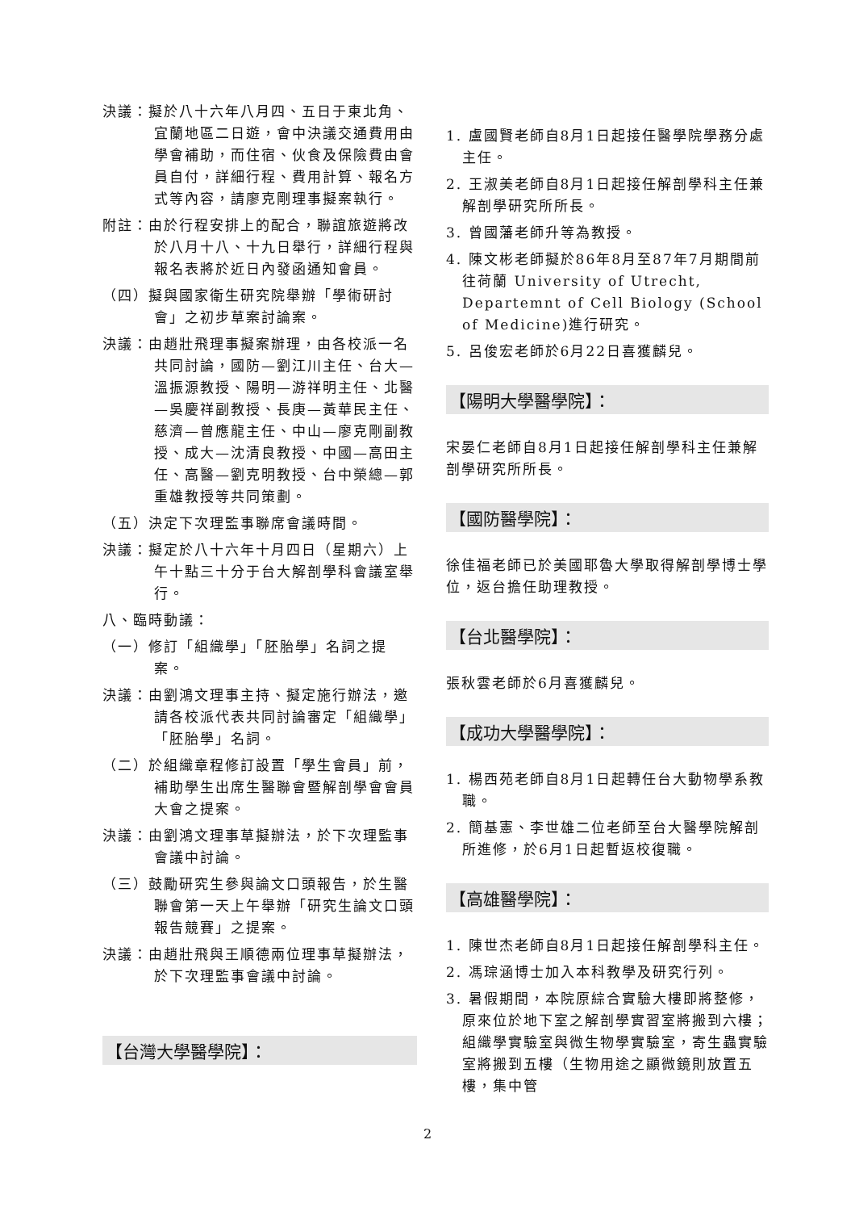決議：擬於八十六年八月四、五日于東北角、宜蘭地區二日遊，會中決議交通費用由學會補助，而住宿、伙食及保險費由會員自付，詳細行程、費用計算、報名方式等內容，請廖克剛理事擬案執行。
附註：由於行程安排上的配合，聯誼旅遊將改於八月十八、十九日舉行，詳細行程與報名表將於近日內發函通知會員。
（四）擬與國家衛生研究院舉辦「學術研討會」之初步草案討論案。
決議：由趙壯飛理事擬案辦理，由各校派一名共同討論，國防—劉江川主任、台大—溫振源教授、陽明—游祥明主任、北醫—吳慶祥副教授、長庚—黃華民主任、慈濟—曾應龍主任、中山—廖克剛副教授、成大—沈清良教授、中國—高田主任、高醫—劉克明教授、台中榮總—郭重雄教授等共同策劃。
（五）決定下次理監事聯席會議時間。
決議：擬定於八十六年十月四日（星期六）上午十點三十分于台大解剖學科會議室舉行。
八、臨時動議：
（一）修訂「組織學」「胚胎學」名詞之提案。
決議：由劉鴻文理事主持、擬定施行辦法，邀請各校派代表共同討論審定「組織學」「胚胎學」名詞。
（二）於組織章程修訂設置「學生會員」前，補助學生出席生醫聯會暨解剖學會會員大會之提案。
決議：由劉鴻文理事草擬辦法，於下次理監事會議中討論。
（三）鼓勵研究生參與論文口頭報告，於生醫聯會第一天上午舉辦「研究生論文口頭報告競賽」之提案。
決議：由趙壯飛與王順德兩位理事草擬辦法，於下次理監事會議中討論。
【台灣大學醫學院】：
1. 盧國賢老師自8月1日起接任醫學院學務分處主任。
2. 王淑美老師自8月1日起接任解剖學科主任兼解剖學研究所所長。
3. 曾國藩老師升等為教授。
4. 陳文彬老師擬於86年8月至87年7月期間前往荷蘭 University of Utrecht, Departemnt of Cell Biology (School of Medicine)進行研究。
5. 呂俊宏老師於6月22日喜獲麟兒。
【陽明大學醫學院】：
宋晏仁老師自8月1日起接任解剖學科主任兼解剖學研究所所長。
【國防醫學院】：
徐佳福老師已於美國耶魯大學取得解剖學博士學位，返台擔任助理教授。
【台北醫學院】：
張秋雲老師於6月喜獲麟兒。
【成功大學醫學院】：
1. 楊西苑老師自8月1日起轉任台大動物學系教職。
2. 簡基憲、李世雄二位老師至台大醫學院解剖所進修，於6月1日起暫返校復職。
【高雄醫學院】：
1. 陳世杰老師自8月1日起接任解剖學科主任。
2. 馮琮涵博士加入本科教學及研究行列。
3. 暑假期間，本院原綜合實驗大樓即將整修，原來位於地下室之解剖學實習室將搬到六樓；組織學實驗室與微生物學實驗室，寄生蟲實驗室將搬到五樓（生物用途之顯微鏡則放置五樓，集中管
2